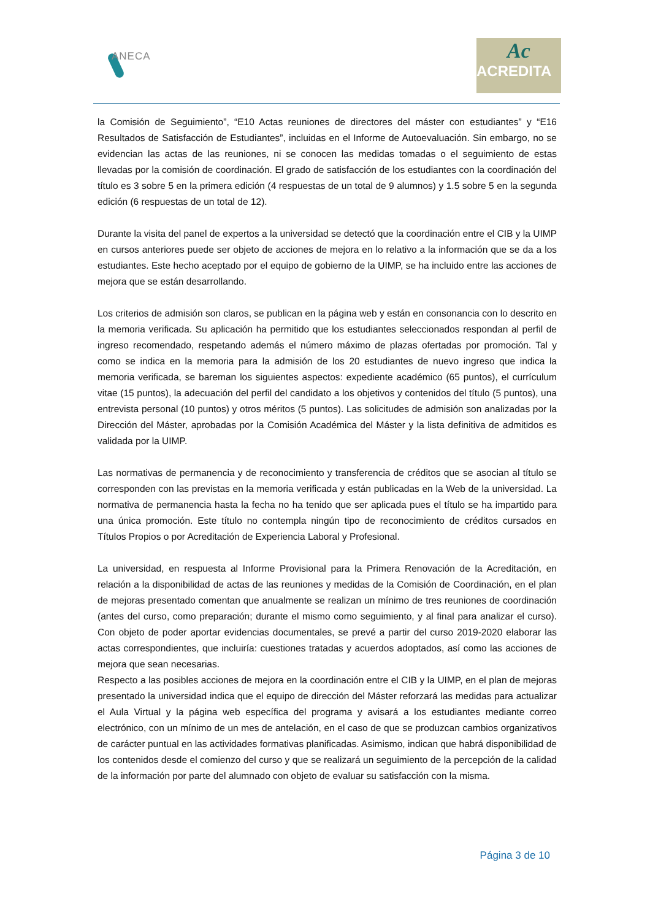ANECA
Ac
ACREDITA
la Comisión de Seguimiento”, “E10 Actas reuniones de directores del máster con estudiantes” y “E16 Resultados de Satisfacción de Estudiantes”, incluidas en el Informe de Autoevaluación. Sin embargo, no se evidencian las actas de las reuniones, ni se conocen las medidas tomadas o el seguimiento de estas llevadas por la comisión de coordinación. El grado de satisfacción de los estudiantes con la coordinación del título es 3 sobre 5 en la primera edición (4 respuestas de un total de 9 alumnos) y 1.5 sobre 5 en la segunda edición (6 respuestas de un total de 12).
Durante la visita del panel de expertos a la universidad se detectó que la coordinación entre el CIB y la UIMP en cursos anteriores puede ser objeto de acciones de mejora en lo relativo a la información que se da a los estudiantes. Este hecho aceptado por el equipo de gobierno de la UIMP, se ha incluido entre las acciones de mejora que se están desarrollando.
Los criterios de admisión son claros, se publican en la página web y están en consonancia con lo descrito en la memoria verificada. Su aplicación ha permitido que los estudiantes seleccionados respondan al perfil de ingreso recomendado, respetando además el número máximo de plazas ofertadas por promoción. Tal y como se indica en la memoria para la admisión de los 20 estudiantes de nuevo ingreso que indica la memoria verificada, se bareman los siguientes aspectos: expediente académico (65 puntos), el currículum vitae (15 puntos), la adecuación del perfil del candidato a los objetivos y contenidos del título (5 puntos), una entrevista personal (10 puntos) y otros méritos (5 puntos). Las solicitudes de admisión son analizadas por la Dirección del Máster, aprobadas por la Comisión Académica del Máster y la lista definitiva de admitidos es validada por la UIMP.
Las normativas de permanencia y de reconocimiento y transferencia de créditos que se asocian al título se corresponden con las previstas en la memoria verificada y están publicadas en la Web de la universidad. La normativa de permanencia hasta la fecha no ha tenido que ser aplicada pues el título se ha impartido para una única promoción. Este título no contempla ningún tipo de reconocimiento de créditos cursados en Títulos Propios o por Acreditación de Experiencia Laboral y Profesional.
La universidad, en respuesta al Informe Provisional para la Primera Renovación de la Acreditación, en relación a la disponibilidad de actas de las reuniones y medidas de la Comisión de Coordinación, en el plan de mejoras presentado comentan que anualmente se realizan un mínimo de tres reuniones de coordinación (antes del curso, como preparación; durante el mismo como seguimiento, y al final para analizar el curso). Con objeto de poder aportar evidencias documentales, se prevé a partir del curso 2019-2020 elaborar las actas correspondientes, que incluiría: cuestiones tratadas y acuerdos adoptados, así como las acciones de mejora que sean necesarias.
Respecto a las posibles acciones de mejora en la coordinación entre el CIB y la UIMP, en el plan de mejoras presentado la universidad indica que el equipo de dirección del Máster reforzará las medidas para actualizar el Aula Virtual y la página web específica del programa y avisará a los estudiantes mediante correo electrónico, con un mínimo de un mes de antelación, en el caso de que se produzcan cambios organizativos de carácter puntual en las actividades formativas planificadas. Asimismo, indican que habrá disponibilidad de los contenidos desde el comienzo del curso y que se realizará un seguimiento de la percepción de la calidad de la información por parte del alumnado con objeto de evaluar su satisfacción con la misma.
Página 3 de 10